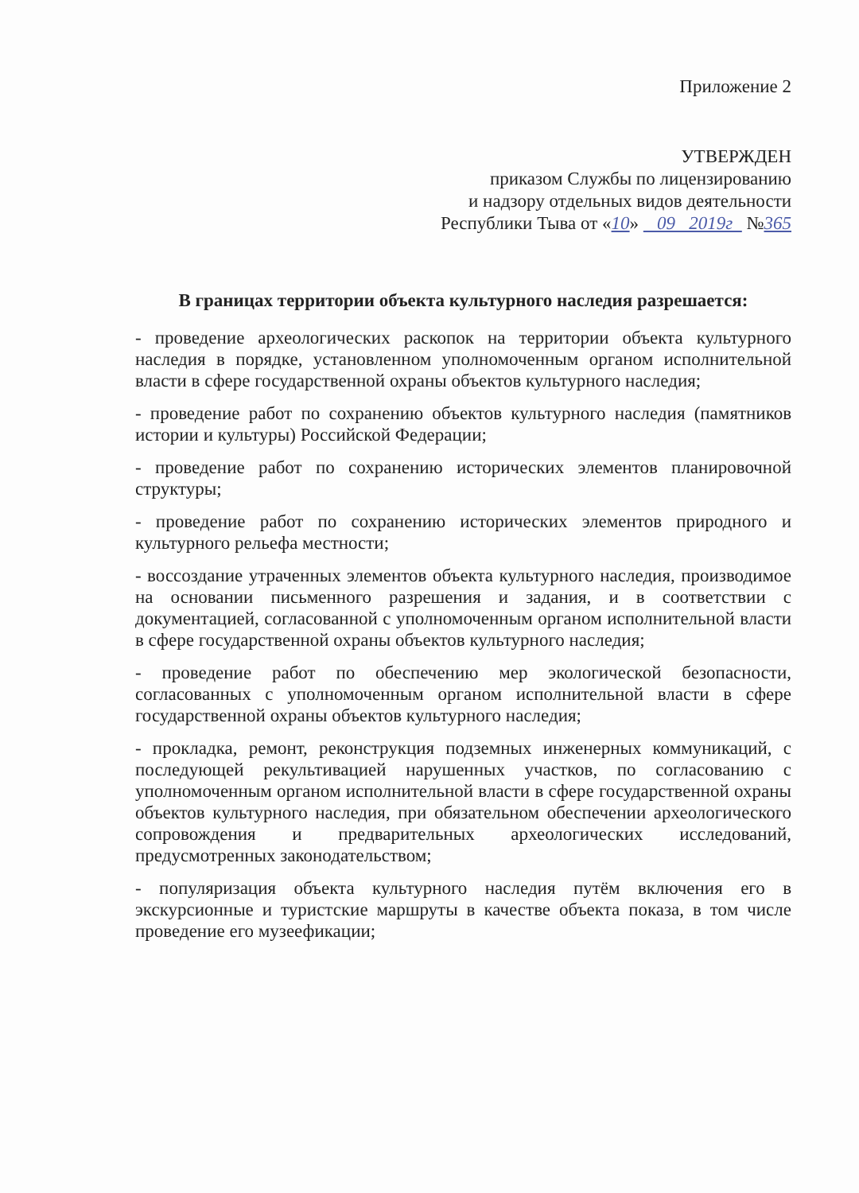Приложение 2
УТВЕРЖДЕН
приказом Службы по лицензированию
и надзору отдельных видов деятельности
Республики Тыва от «10» 09 2019г №365
В границах территории объекта культурного наследия разрешается:
- проведение археологических раскопок на территории объекта культурного наследия в порядке, установленном уполномоченным органом исполнительной власти в сфере государственной охраны объектов культурного наследия;
- проведение работ по сохранению объектов культурного наследия (памятников истории и культуры) Российской Федерации;
- проведение работ по сохранению исторических элементов планировочной структуры;
- проведение работ по сохранению исторических элементов природного и культурного рельефа местности;
- воссоздание утраченных элементов объекта культурного наследия, производимое на основании письменного разрешения и задания, и в соответствии с документацией, согласованной с уполномоченным органом исполнительной власти в сфере государственной охраны объектов культурного наследия;
- проведение работ по обеспечению мер экологической безопасности, согласованных с уполномоченным органом исполнительной власти в сфере государственной охраны объектов культурного наследия;
- прокладка, ремонт, реконструкция подземных инженерных коммуникаций, с последующей рекультивацией нарушенных участков, по согласованию с уполномоченным органом исполнительной власти в сфере государственной охраны объектов культурного наследия, при обязательном обеспечении археологического сопровождения и предварительных археологических исследований, предусмотренных законодательством;
- популяризация объекта культурного наследия путём включения его в экскурсионные и туристские маршруты в качестве объекта показа, в том числе проведение его музеефикации;